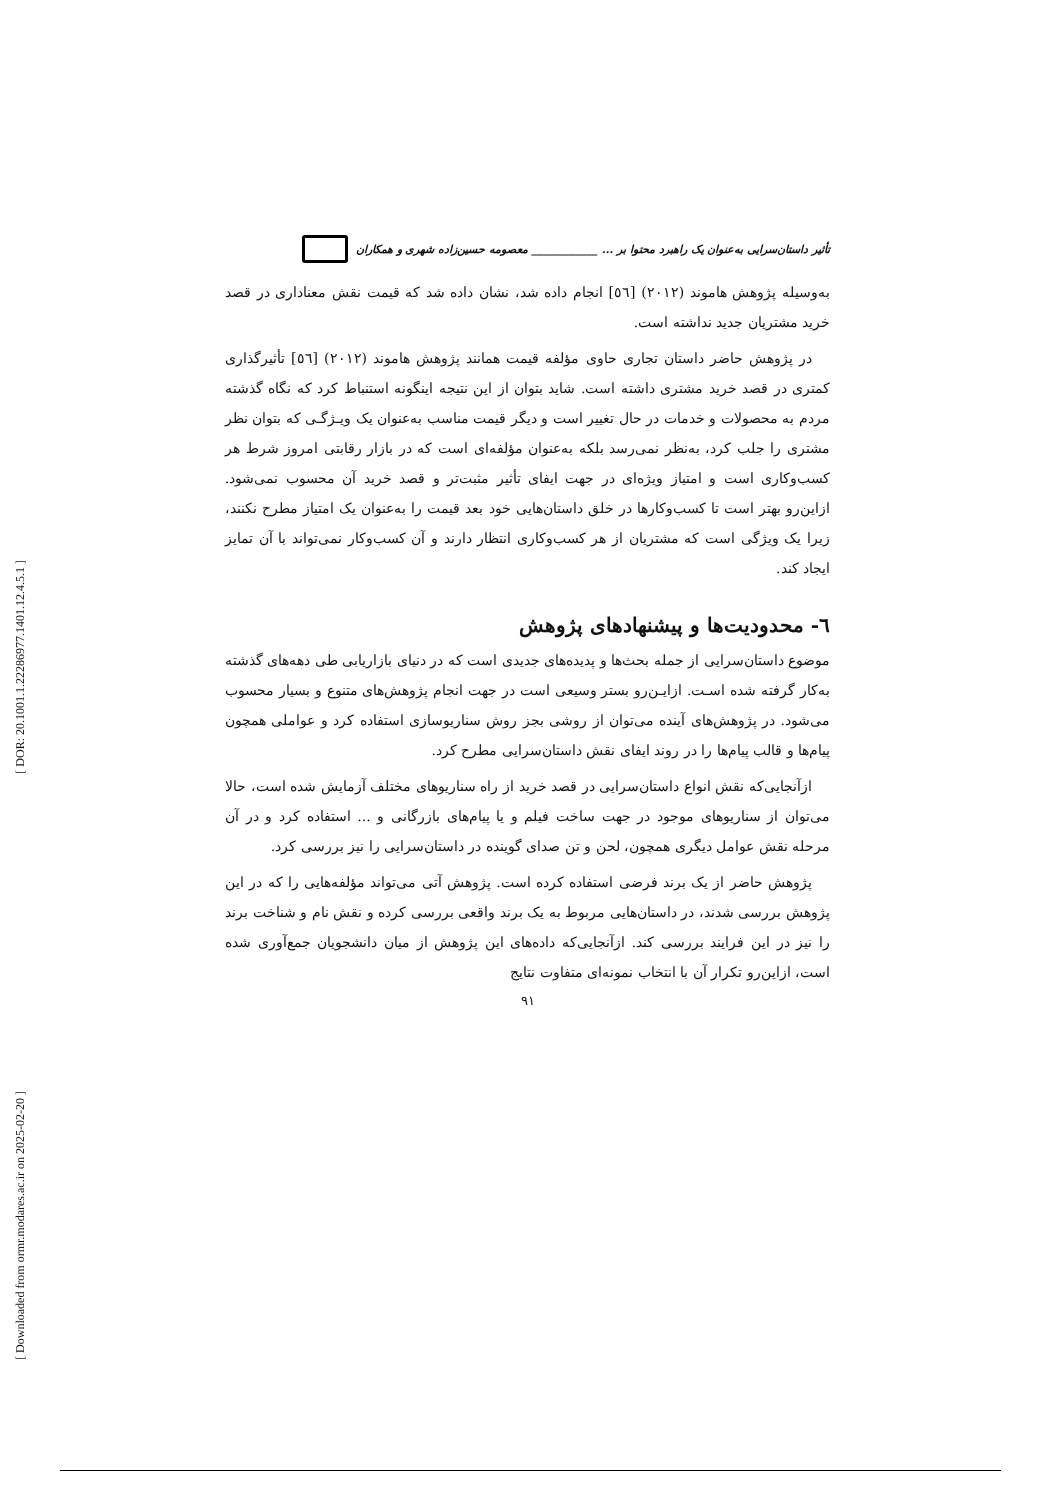[ DOR: 20.1001.1.22286977.1401.12.4.5.1 ]
[ Downloaded from ormr.modares.ac.ir on 2025-02-20 ]
تأثیر داستان‌سرایی به‌عنوان یک راهبرد محتوا بر ... ____________ معصومه حسین‌زاده شهری و همکاران
به‌وسیله پژوهش هاموند (۲۰۱۲) [٥٦] انجام داده شد، نشان داده شد که قیمت نقش معناداری در قصد خرید مشتریان جدید نداشته است.
در پژوهش حاضر داستان تجاری حاوی مؤلفه قیمت همانند پژوهش هاموند (۲۰۱۲) [٥٦] تأثیرگذاری کمتری در قصد خرید مشتری داشته است. شاید بتوان از این نتیجه اینگونه استنباط کرد که نگاه گذشته مردم به محصولات و خدمات در حال تغییر است و دیگر قیمت مناسب به‌عنوان یک ویـژگـی که بتوان نظر مشتری را جلب کرد، به‌نظر نمی‌رسد بلکه به‌عنوان مؤلفه‌ای است که در بازار رقابتی امروز شرط هر کسب‌وکاری است و امتیاز ویژه‌ای در جهت ایفای تأثیر مثبت‌تر و قصد خرید آن محسوب نمی‌شود. ازاین‌رو بهتر است تا کسب‌وکارها در خلق داستان‌هایی خود بعد قیمت را به‌عنوان یک امتیاز مطرح نکنند، زیرا یک ویژگی است که مشتریان از هر کسب‌وکاری انتظار دارند و آن کسب‌وکار نمی‌تواند با آن تمایز ایجاد کند.
٦- محدودیت‌ها و پیشنهادهای پژوهش
موضوع داستان‌سرایی از جمله بحث‌ها و پدیده‌های جدیدی است که در دنیای بازاریابی طی دهه‌های گذشته به‌کار گرفته شده اسـت. ازایـن‌رو بستر وسیعی است در جهت انجام پژوهش‌های متنوع و بسیار محسوب می‌شود. در پژوهش‌های آینده می‌توان از روشی بجز روش سناریوسازی استفاده کرد و عواملی همچون پیام‌ها و قالب پیام‌ها را در روند ایفای نقش داستان‌سرایی مطرح کرد.
ازآنجایی‌که نقش انواع داستان‌سرایی در قصد خرید از راه سناریوهای مختلف آزمایش شده است، حالا می‌توان از سناریوهای موجود در جهت ساخت فیلم و یا پیام‌های بازرگانی و ... استفاده کرد و در آن مرحله نقش عوامل دیگری همچون، لحن و تن صدای گوینده در داستان‌سرایی را نیز بررسی کرد.
پژوهش حاضر از یک برند فرضی استفاده کرده است. پژوهش آتی می‌تواند مؤلفه‌هایی را که در این پژوهش بررسی شدند، در داستان‌هایی مربوط به یک برند واقعی بررسی کرده و نقش نام و شناخت برند را نیز در این فرایند بررسی کند. ازآنجایی‌که داده‌های این پژوهش از میان دانشجویان جمع‌آوری شده است، ازاین‌رو تکرار آن با انتخاب نمونه‌ای متفاوت نتایج
۹۱